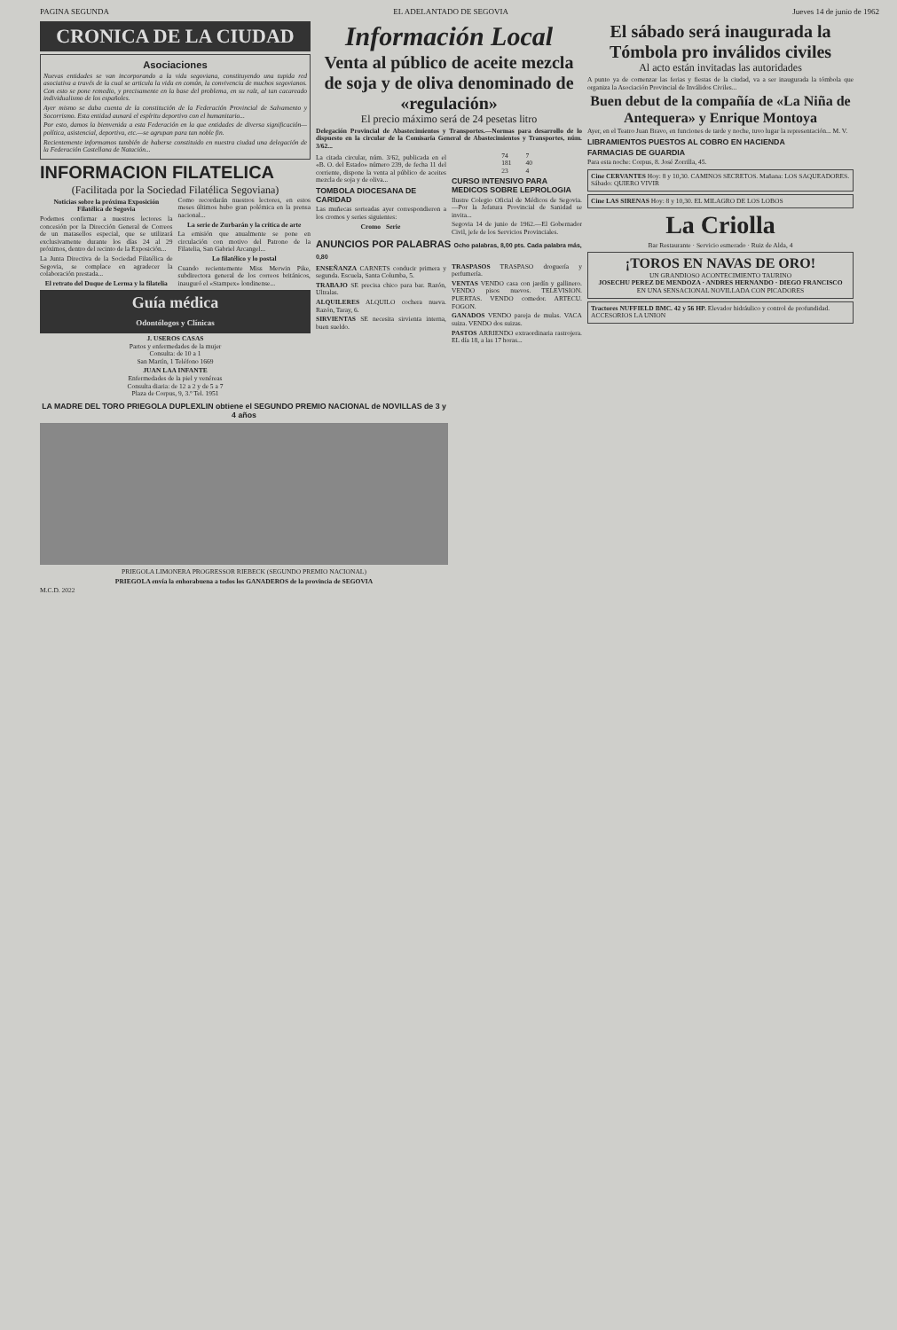PAGINA SEGUNDA EL ADELANTADO DE SEGOVIA Jueves 14 de junio de 1962
CRONICA DE LA CIUDAD
Asociaciones
Nuevas entidades se van incorporando a la vida segoviana, constituyendo una tupida red asociativa a través de la cual se articula la vida en común, la convivencia de muchos segovianos. Con esto se pone remedio, y precisamente en la base del problema, en su raíz, al tan cacareado individualismo de los españoles.
Ayer mismo se daba cuenta de la constitución de la Federación Provincial de Salvamento y Socorrismo. Esta entidad aunará el espíritu deportivo con el humanitario...
Por esto, damos la bienvenida a esta Federación en la que entidades de diversa significación—política, asistencial, deportiva, etc.—se agrupan para tan noble fin.
Recientemente informamos también de haberse constituido en nuestra ciudad una delegación de la Federación Castellana de Natación...
INFORMACION FILATELICA
(Facilitada por la Sociedad Filatélica Segoviana)
Noticias sobre la próxima Exposición Filatélica de Segovia
Podemos confirmar a nuestros lectores la concesión por la Dirección General de Correos de un matasellos especial, que se utilizará exclusivamente durante los días 24 al 29 próximos, dentro del recinto de la Exposición...
La Junta Directiva de la Sociedad Filatélica de Segovia, se complace en agradecer la colaboración prestada...
El retrato del Duque de Lerma y la filatelia
Como recordarán nuestros lectores, en estos meses últimos hubo gran polémica en la prensa nacional...
La serie de Zurbarán y la crítica de arte
La emisión que anualmente se pone en circulación con motivo del Patrono de la Filatelia, San Gabriel Arcangel...
Lo filatélico y lo postal
Cuando recientemente Miss Merwin Pike, subdirectora general de los correos británicos, inauguró el «Stampex» londinense...
Guía médica
Odontólogos y Clínicas
J. USEROS CASAS
Partos y enfermedades de la mujer
Consulta: de 10 a 1
San Martín, 1 Teléfono 1669
JUAN LAA INFANTE
Enfermedades de la piel y venéreas
Consulta diaria: de 12 a 2 y de 5 a 7
Plaza de Corpus, 9, 3.º Tel. 1951
Información Local
Venta al público de aceite mezcla de soja y de oliva denominado de «regulación»
El precio máximo será de 24 pesetas litro
Delegación Provincial de Abastecimientos y Transportes.—Normas para desarrollo de lo dispuesto en la circular de la Comisaría General de Abastecimientos y Transportes, núm. 3/62...
La citada circular, núm. 3/62, publicada en el «B. O. del Estado» número 239, de fecha 11 del corriente, dispone la venta al público de aceites mezcla de soja y de oliva...
TOMBOLA DIOCESANA DE CARIDAD
Las muñecas sorteadas ayer correspondieron a los cromos y series siguientes:
| Cromo | Serie |
| --- | --- |
| 74 | 7 |
| 181 | 40 |
| 23 | 4 |
CURSO INTENSIVO PARA MEDICOS SOBRE LEPROLOGIA
Ilustre Colegio Oficial de Médicos de Segovia.—Por la Jefatura Provincial de Sanidad se invita...
Segovia 14 de junio de 1962.—El Gobernador Civil, jefe de los Servicios Provinciales.
ANUNCIOS POR PALABRAS Ocho palabras, 8,00 pts. Cada palabra más, 0,80
ENSEÑANZA CARNETS conducir primera y segunda. Escuela, Santa Columba, 5.
TRABAJO SE precisa chico para bar. Razón, Ultralas.
ALQUILERES ALQUILO cochera nueva. Razón, Taray, 6.
SIRVIENTAS SE necesita sirvienta interna, buen sueldo.
TRASPASOS TRASPASO droguería y perfumería.
VENTAS VENDO casa con jardín y gallinero. VENDO pisos nuevos. TELEVISION. PUERTAS. VENDO comedor. ARTECU. FOGON.
GANADOS VENDO pareja de mulas. VACA suiza. VENDO dos suizas.
PASTOS ARRIENDO extraordinaria rastrojera. EL día 18, a las 17 horas...
El sábado será inaugurada la Tómbola pro inválidos civiles
Al acto están invitadas las autoridades
A punto ya de comenzar las ferias y fiestas de la ciudad, va a ser inaugurada la tómbola que organiza la Asociación Provincial de Inválidos Civiles...
Buen debut de la compañía de «La Niña de Antequera» y Enrique Montoya
Ayer, en el Teatro Juan Bravo, en funciones de tarde y noche, tuvo lugar la representación... M. V.
LIBRAMIENTOS PUESTOS AL COBRO EN HACIENDA
FARMACIAS DE GUARDIA
Para esta noche: Corpus, 8. José Zorrilla, 45.
Cine CERVANTES Hoy: 8 y 10,30. CAMINOS SECRETOS. Mañana: LOS SAQUEADORES. Sábado: QUIERO VIVIR
Cine LAS SIRENAS Hoy: 8 y 10,30. EL MILAGRO DE LOS LOBOS
La Criolla
Bar Restaurante · Servicio esmerado · Ruiz de Alda, 4
¡TOROS EN NAVAS DE ORO!
UN GRANDIOSO ACONTECIMIENTO TAURINO
JOSECHU PEREZ DE MENDOZA · ANDRES HERNANDO · DIEGO FRANCISCO
EN UNA SENSACIONAL NOVILLADA CON PICADORES
Tractores NUFFIELD BMC. 42 y 56 HP. Elevador hidráulico y control de profundidad. ACCESORIOS LA UNION
LA MADRE DEL TORO PRIEGOLA DUPLEXLIN obtiene el SEGUNDO PREMIO NACIONAL de NOVILLAS de 3 y 4 años
PRIEGOLA LIMONERA PROGRESSOR RIEBECK (SEGUNDO PREMIO NACIONAL)
PRIEGOLA envía la enhorabuena a todos los GANADEROS de la provincia de SEGOVIA
M.C.D. 2022